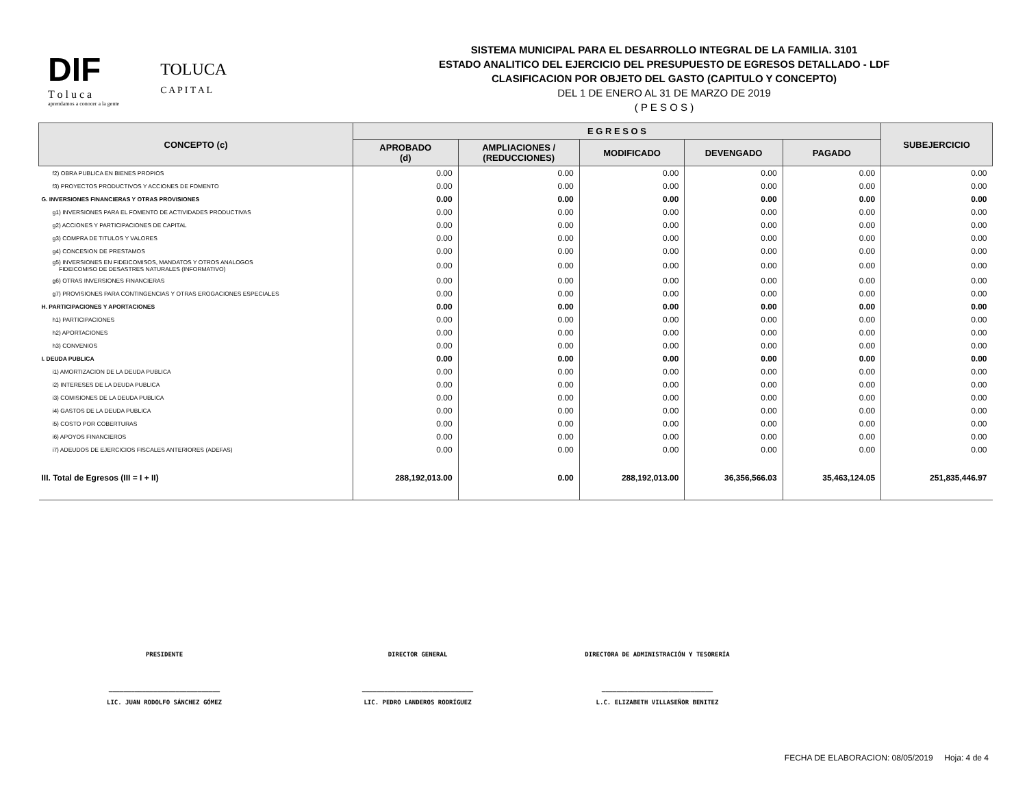DIF
T o l u c a
aprendamos a conocer a la gente
TOLUCA
C A P I T A L
SISTEMA MUNICIPAL PARA EL DESARROLLO INTEGRAL DE LA FAMILIA. 3101
ESTADO ANALITICO DEL EJERCICIO DEL PRESUPUESTO DE EGRESOS DETALLADO - LDF
CLASIFICACION POR OBJETO DEL GASTO (CAPITULO Y CONCEPTO)
DEL 1 DE ENERO AL 31 DE MARZO DE 2019
( P E S O S )
| CONCEPTO (c) | E G R E S O S | | | | | SUBEJERCICIO |
| --- | --- | --- | --- | --- | --- | --- |
| | APROBADO (d) | AMPLIACIONES / (REDUCCIONES) | MODIFICADO | DEVENGADO | PAGADO | |
| f2) OBRA PUBLICA EN BIENES PROPIOS | 0.00 | 0.00 | 0.00 | 0.00 | 0.00 | 0.00 |
| f3) PROYECTOS PRODUCTIVOS Y ACCIONES DE FOMENTO | 0.00 | 0.00 | 0.00 | 0.00 | 0.00 | 0.00 |
| G. INVERSIONES FINANCIERAS Y OTRAS PROVISIONES | 0.00 | 0.00 | 0.00 | 0.00 | 0.00 | 0.00 |
| g1) INVERSIONES PARA EL FOMENTO DE ACTIVIDADES PRODUCTIVAS | 0.00 | 0.00 | 0.00 | 0.00 | 0.00 | 0.00 |
| g2) ACCIONES Y PARTICIPACIONES DE CAPITAL | 0.00 | 0.00 | 0.00 | 0.00 | 0.00 | 0.00 |
| g3) COMPRA DE TITULOS Y VALORES | 0.00 | 0.00 | 0.00 | 0.00 | 0.00 | 0.00 |
| g4) CONCESION DE PRESTAMOS | 0.00 | 0.00 | 0.00 | 0.00 | 0.00 | 0.00 |
| g5) INVERSIONES EN FIDEICOMISOS, MANDATOS Y OTROS ANALOGOS FIDEICOMISO DE DESASTRES NATURALES (INFORMATIVO) | 0.00 | 0.00 | 0.00 | 0.00 | 0.00 | 0.00 |
| g6) OTRAS INVERSIONES FINANCIERAS | 0.00 | 0.00 | 0.00 | 0.00 | 0.00 | 0.00 |
| g7) PROVISIONES PARA CONTINGENCIAS Y OTRAS EROGACIONES ESPECIALES | 0.00 | 0.00 | 0.00 | 0.00 | 0.00 | 0.00 |
| H. PARTICIPACIONES Y APORTACIONES | 0.00 | 0.00 | 0.00 | 0.00 | 0.00 | 0.00 |
| h1) PARTICIPACIONES | 0.00 | 0.00 | 0.00 | 0.00 | 0.00 | 0.00 |
| h2) APORTACIONES | 0.00 | 0.00 | 0.00 | 0.00 | 0.00 | 0.00 |
| h3) CONVENIOS | 0.00 | 0.00 | 0.00 | 0.00 | 0.00 | 0.00 |
| I. DEUDA PUBLICA | 0.00 | 0.00 | 0.00 | 0.00 | 0.00 | 0.00 |
| i1) AMORTIZACION DE LA DEUDA PUBLICA | 0.00 | 0.00 | 0.00 | 0.00 | 0.00 | 0.00 |
| i2) INTERESES DE LA DEUDA PUBLICA | 0.00 | 0.00 | 0.00 | 0.00 | 0.00 | 0.00 |
| i3) COMISIONES DE LA DEUDA PUBLICA | 0.00 | 0.00 | 0.00 | 0.00 | 0.00 | 0.00 |
| i4) GASTOS DE LA DEUDA PUBLICA | 0.00 | 0.00 | 0.00 | 0.00 | 0.00 | 0.00 |
| i5) COSTO POR COBERTURAS | 0.00 | 0.00 | 0.00 | 0.00 | 0.00 | 0.00 |
| i6) APOYOS FINANCIEROS | 0.00 | 0.00 | 0.00 | 0.00 | 0.00 | 0.00 |
| i7) ADEUDOS DE EJERCICIOS FISCALES ANTERIORES (ADEFAS) | 0.00 | 0.00 | 0.00 | 0.00 | 0.00 | 0.00 |
| III. Total de Egresos (III = I + II) | 288,192,013.00 | 0.00 | 288,192,013.00 | 36,356,566.03 | 35,463,124.05 | 251,835,446.97 |
PRESIDENTE
______________________________
LIC. JUAN RODOLFO SÁNCHEZ GÓMEZ
DIRECTOR GENERAL
______________________________
LIC. PEDRO LANDEROS RODRÍGUEZ
DIRECTORA DE ADMINISTRACIÓN Y TESORERÍA
______________________________
L.C. ELIZABETH VILLASEÑOR BENITEZ
FECHA DE ELABORACION: 08/05/2019 Hoja: 4 de 4